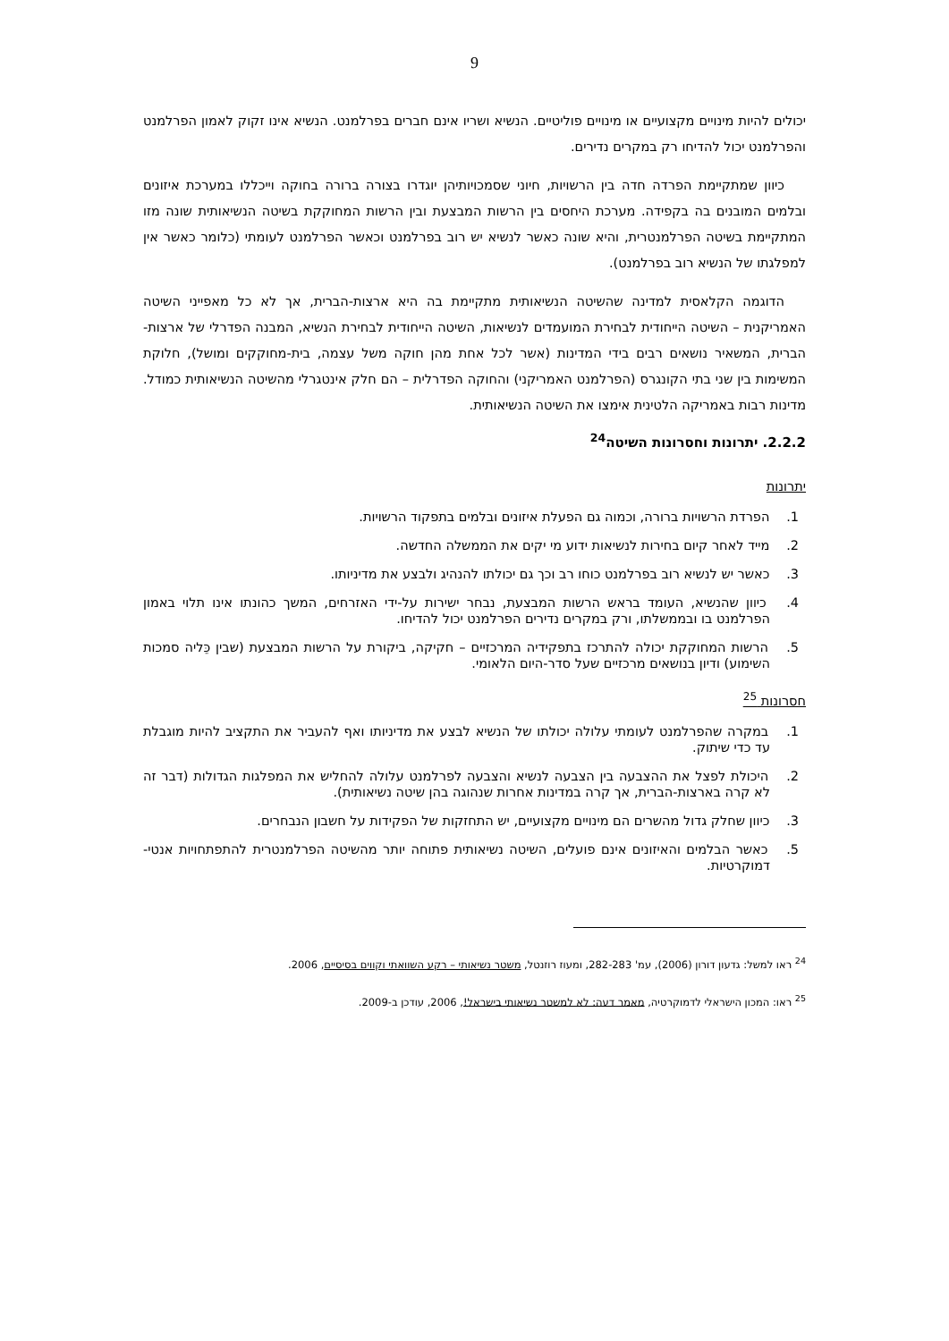9
יכולים להיות מינויים מקצועיים או מינויים פוליטיים. הנשיא ושריו אינם חברים בפרלמנט. הנשיא אינו זקוק לאמון הפרלמנט והפרלמנט יכול להדיחו רק במקרים נדירים.
כיוון שמתקיימת הפרדה חדה בין הרשויות, חיוני שסמכויותיהן יוגדרו בצורה ברורה בחוקה וייכללו במערכת איזונים ובלמים המובנים בה בקפידה. מערכת היחסים בין הרשות המבצעת ובין הרשות המחוקקת בשיטה הנשיאותית שונה מזו המתקיימת בשיטה הפרלמנטרית, והיא שונה כאשר לנשיא יש רוב בפרלמנט וכאשר הפרלמנט לעומתי (כלומר כאשר אין למפלגתו של הנשיא רוב בפרלמנט).
הדוגמה הקלאסית למדינה שהשיטה הנשיאותית מתקיימת בה היא ארצות-הברית, אך לא כל מאפייני השיטה האמריקנית – השיטה הייחודית לבחירת המועמדים לנשיאות, השיטה הייחודית לבחירת הנשיא, המבנה הפדרלי של ארצות-הברית, המשאיר נושאים רבים בידי המדינות (אשר לכל אחת מהן חוקה משל עצמה, בית-מחוקקים ומושל), חלוקת המשימות בין שני בתי הקונגרס (הפרלמנט האמריקני) והחוקה הפדרלית – הם חלק אינטגרלי מהשיטה הנשיאותית כמודל. מדינות רבות באמריקה הלטינית אימצו את השיטה הנשיאותית.
2.2.2. יתרונות וחסרונות השיטה<sup>24</sup>
יתרונות
1. הפרדת הרשויות ברורה, וכמוה גם הפעלת איזונים ובלמים בתפקוד הרשויות.
2. מייד לאחר קיום בחירות לנשיאות ידוע מי יקים את הממשלה החדשה.
3. כאשר יש לנשיא רוב בפרלמנט כוחו רב וכך גם יכולתו להנהיג ולבצע את מדיניותו.
4. כיוון שהנשיא, העומד בראש הרשות המבצעת, נבחר ישירות על-ידי האזרחים, המשך כהונתו אינו תלוי באמון הפרלמנט בו ובממשלתו, ורק במקרים נדירים הפרלמנט יכול להדיחו.
5. הרשות המחוקקת יכולה להתרכז בתפקידיה המרכזיים – חקיקה, ביקורת על הרשות המבצעת (שבין כֵּליה סמכות השימוע) ודיון בנושאים מרכזיים שעל סדר-היום הלאומי.
חסרונות <sup>25</sup>
1. במקרה שהפרלמנט לעומתי עלולה יכולתו של הנשיא לבצע את מדיניותו ואף להעביר את התקציב להיות מוגבלת עד כדי שיתוק.
2. היכולת לפצל את ההצבעה בין הצבעה לנשיא והצבעה לפרלמנט עלולה להחליש את המפלגות הגדולות (דבר זה לא קרה בארצות-הברית, אך קרה במדינות אחרות שנהוגה בהן שיטה נשיאותית).
3. כיוון שחלק גדול מהשרים הם מינויים מקצועיים, יש התחזקות של הפקידות על חשבון הנבחרים.
5. כאשר הבלמים והאיזונים אינם פועלים, השיטה נשיאותית פתוחה יותר מהשיטה הפרלמנטרית להתפתחויות אנטי-דמוקרטיות.
<sup>24</sup> ראו למשל: גדעון דורון (2006), עמ' 282-283, ומעוז רוזנטל, משטר נשיאותי – רקע השוואתי וקווים בסיסיים, 2006.
<sup>25</sup> ראו: המכון הישראלי לדמוקרטיה, מאמר דעה: לא למשטר נשיאותי בישראל!, 2006, עודכן ב-2009.